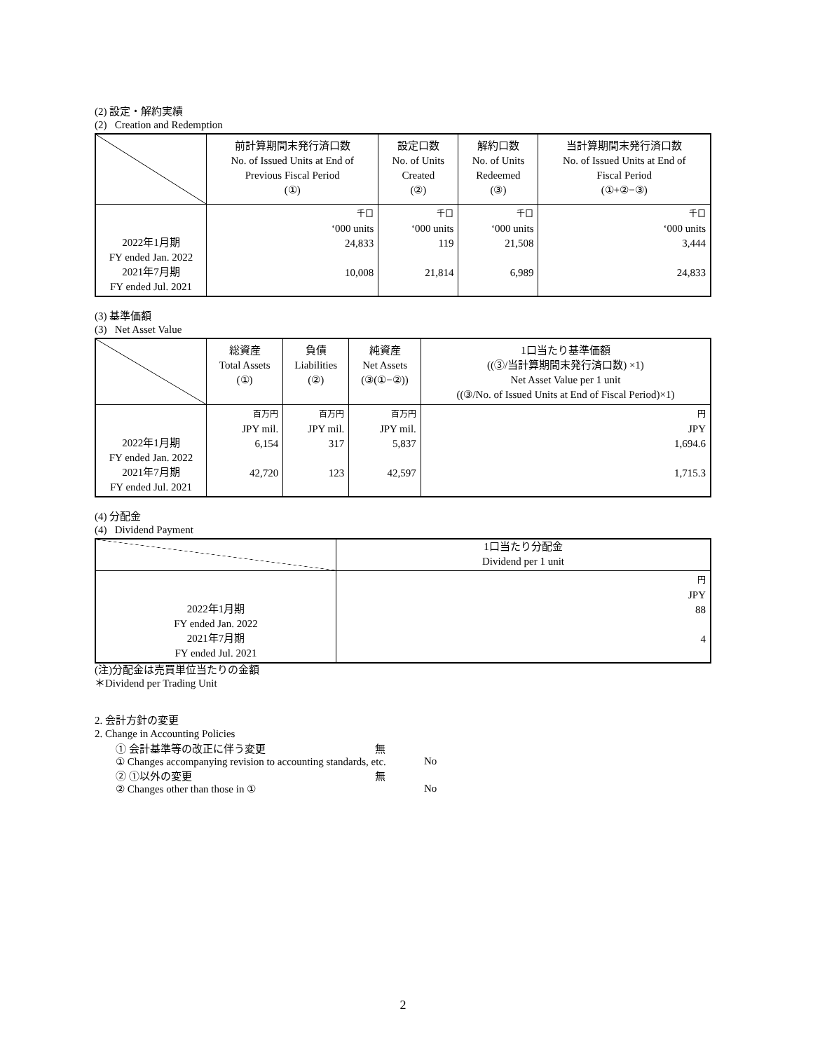(2) 設定・解約実績
(2) Creation and Redemption
| | 前計算期間末発行済口数 No. of Issued Units at End of Previous Fiscal Period (①) | 設定口数 No. of Units Created (②) | 解約口数 No. of Units Redeemed (③) | 当計算期間末発行済口数 No. of Issued Units at End of Fiscal Period (①+②−③) |
| --- | --- | --- | --- | --- |
| 2022年1月期 FY ended Jan. 2022 2021年7月期 FY ended Jul. 2021 | 千口 ‘000 units 24,833 10,008 | 千口 ‘000 units 119 21,814 | 千口 ‘000 units 21,508 6,989 | 千口 ‘000 units 3,444 24,833 |
(3) 基準価額
(3) Net Asset Value
| | 総資産 Total Assets (①) | 負債 Liabilities (②) | 純資産 Net Assets (③(①−②)) | 1口当たり基準価額 ((③/当計算期間末発行済口数) ×1) Net Asset Value per 1 unit ((③/No. of Issued Units at End of Fiscal Period)×1) |
| --- | --- | --- | --- | --- |
| 2022年1月期 FY ended Jan. 2022 2021年7月期 FY ended Jul. 2021 | 百万円 JPY mil. 6,154 42,720 | 百万円 JPY mil. 317 123 | 百万円 JPY mil. 5,837 42,597 | 円 JPY 1,694.6 1,715.3 |
(4) 分配金
(4) Dividend Payment
| | 1口当たり分配金 Dividend per 1 unit |
| --- | --- |
| 2022年1月期 FY ended Jan. 2022 2021年7月期 FY ended Jul. 2021 | 円 JPY 88 4 |
(注)分配金は売買単位当たりの金額
＊Dividend per Trading Unit
2. 会計方針の変更
2. Change in Accounting Policies
① 会計基準等の改正に伴う変更 無
① Changes accompanying revision to accounting standards, etc. No
② ①以外の変更 無
② Changes other than those in ① No
2